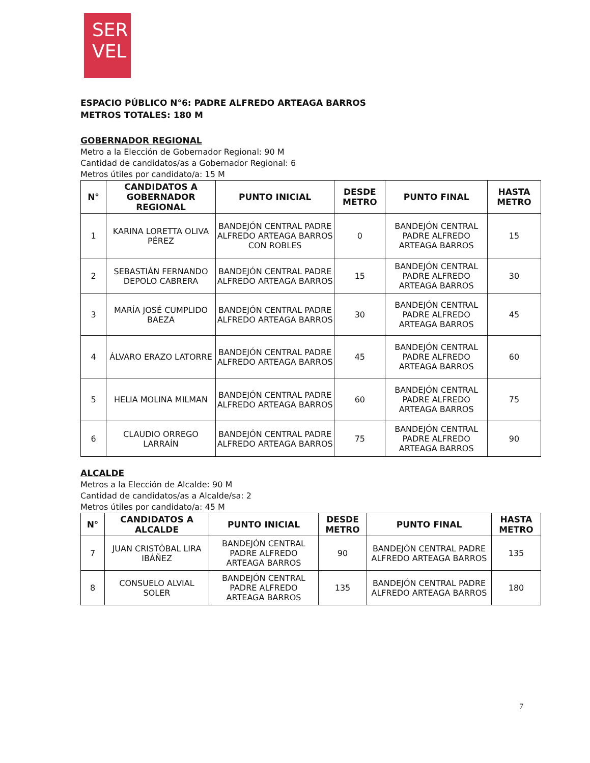SER
VEL
ESPACIO PÚBLICO N°6: PADRE ALFREDO ARTEAGA BARROS
METROS TOTALES: 180 M
GOBERNADOR REGIONAL
Metro a la Elección de Gobernador Regional: 90 M
Cantidad de candidatos/as a Gobernador Regional: 6
Metros útiles por candidato/a: 15 M
| N° | CANDIDATOS A GOBERNADOR REGIONAL | PUNTO INICIAL | DESDE METRO | PUNTO FINAL | HASTA METRO |
| --- | --- | --- | --- | --- | --- |
| 1 | KARINA LORETTA OLIVA PÉREZ | BANDEJÓN CENTRAL PADRE ALFREDO ARTEAGA BARROS CON ROBLES | 0 | BANDEJÓN CENTRAL PADRE ALFREDO ARTEAGA BARROS | 15 |
| 2 | SEBASTIÁN FERNANDO DEPOLO CABRERA | BANDEJÓN CENTRAL PADRE ALFREDO ARTEAGA BARROS | 15 | BANDEJÓN CENTRAL PADRE ALFREDO ARTEAGA BARROS | 30 |
| 3 | MARÍA JOSÉ CUMPLIDO BAEZA | BANDEJÓN CENTRAL PADRE ALFREDO ARTEAGA BARROS | 30 | BANDEJÓN CENTRAL PADRE ALFREDO ARTEAGA BARROS | 45 |
| 4 | ÁLVARO ERAZO LATORRE | BANDEJÓN CENTRAL PADRE ALFREDO ARTEAGA BARROS | 45 | BANDEJÓN CENTRAL PADRE ALFREDO ARTEAGA BARROS | 60 |
| 5 | HELIA MOLINA MILMAN | BANDEJÓN CENTRAL PADRE ALFREDO ARTEAGA BARROS | 60 | BANDEJÓN CENTRAL PADRE ALFREDO ARTEAGA BARROS | 75 |
| 6 | CLAUDIO ORREGO LARRAÍN | BANDEJÓN CENTRAL PADRE ALFREDO ARTEAGA BARROS | 75 | BANDEJÓN CENTRAL PADRE ALFREDO ARTEAGA BARROS | 90 |
ALCALDE
Metros a la Elección de Alcalde: 90 M
Cantidad de candidatos/as a Alcalde/sa: 2
Metros útiles por candidato/a: 45 M
| N° | CANDIDATOS A ALCALDE | PUNTO INICIAL | DESDE METRO | PUNTO FINAL | HASTA METRO |
| --- | --- | --- | --- | --- | --- |
| 7 | JUAN CRISTÓBAL LIRA IBÁÑEZ | BANDEJÓN CENTRAL PADRE ALFREDO ARTEAGA BARROS | 90 | BANDEJÓN CENTRAL PADRE ALFREDO ARTEAGA BARROS | 135 |
| 8 | CONSUELO ALVIAL SOLER | BANDEJÓN CENTRAL PADRE ALFREDO ARTEAGA BARROS | 135 | BANDEJÓN CENTRAL PADRE ALFREDO ARTEAGA BARROS | 180 |
7